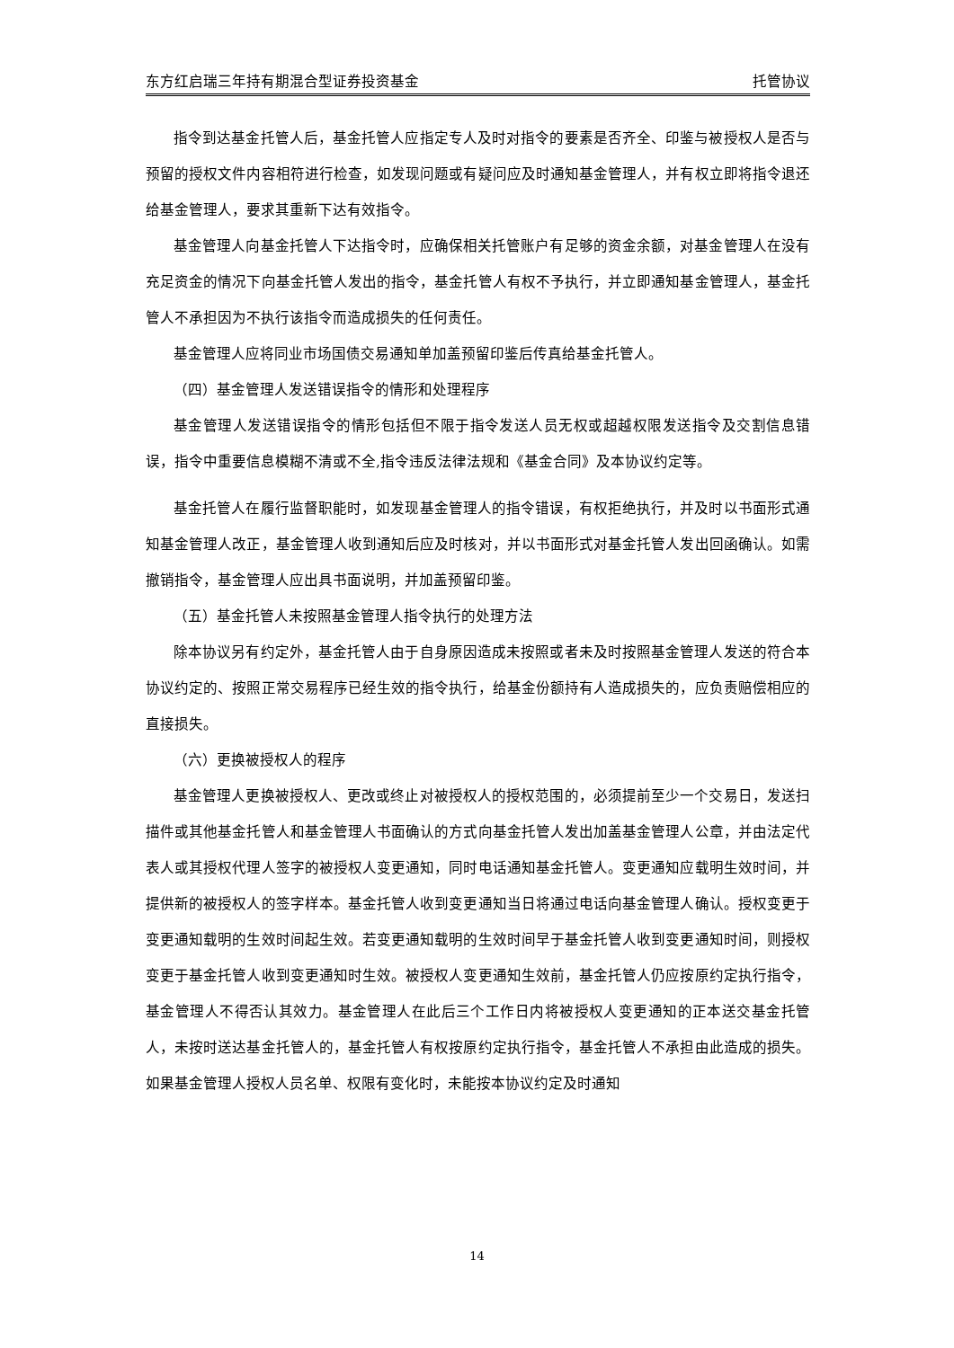东方红启瑞三年持有期混合型证券投资基金 托管协议
指令到达基金托管人后，基金托管人应指定专人及时对指令的要素是否齐全、印鉴与被授权人是否与预留的授权文件内容相符进行检查，如发现问题或有疑问应及时通知基金管理人，并有权立即将指令退还给基金管理人，要求其重新下达有效指令。
基金管理人向基金托管人下达指令时，应确保相关托管账户有足够的资金余额，对基金管理人在没有充足资金的情况下向基金托管人发出的指令，基金托管人有权不予执行，并立即通知基金管理人，基金托管人不承担因为不执行该指令而造成损失的任何责任。
基金管理人应将同业市场国债交易通知单加盖预留印鉴后传真给基金托管人。
（四）基金管理人发送错误指令的情形和处理程序
基金管理人发送错误指令的情形包括但不限于指令发送人员无权或超越权限发送指令及交割信息错误，指令中重要信息模糊不清或不全,指令违反法律法规和《基金合同》及本协议约定等。
基金托管人在履行监督职能时，如发现基金管理人的指令错误，有权拒绝执行，并及时以书面形式通知基金管理人改正，基金管理人收到通知后应及时核对，并以书面形式对基金托管人发出回函确认。如需撤销指令，基金管理人应出具书面说明，并加盖预留印鉴。
（五）基金托管人未按照基金管理人指令执行的处理方法
除本协议另有约定外，基金托管人由于自身原因造成未按照或者未及时按照基金管理人发送的符合本协议约定的、按照正常交易程序已经生效的指令执行，给基金份额持有人造成损失的，应负责赔偿相应的直接损失。
（六）更换被授权人的程序
基金管理人更换被授权人、更改或终止对被授权人的授权范围的，必须提前至少一个交易日，发送扫描件或其他基金托管人和基金管理人书面确认的方式向基金托管人发出加盖基金管理人公章，并由法定代表人或其授权代理人签字的被授权人变更通知，同时电话通知基金托管人。变更通知应载明生效时间，并提供新的被授权人的签字样本。基金托管人收到变更通知当日将通过电话向基金管理人确认。授权变更于变更通知载明的生效时间起生效。若变更通知载明的生效时间早于基金托管人收到变更通知时间，则授权变更于基金托管人收到变更通知时生效。被授权人变更通知生效前，基金托管人仍应按原约定执行指令，基金管理人不得否认其效力。基金管理人在此后三个工作日内将被授权人变更通知的正本送交基金托管人，未按时送达基金托管人的，基金托管人有权按原约定执行指令，基金托管人不承担由此造成的损失。如果基金管理人授权人员名单、权限有变化时，未能按本协议约定及时通知
14